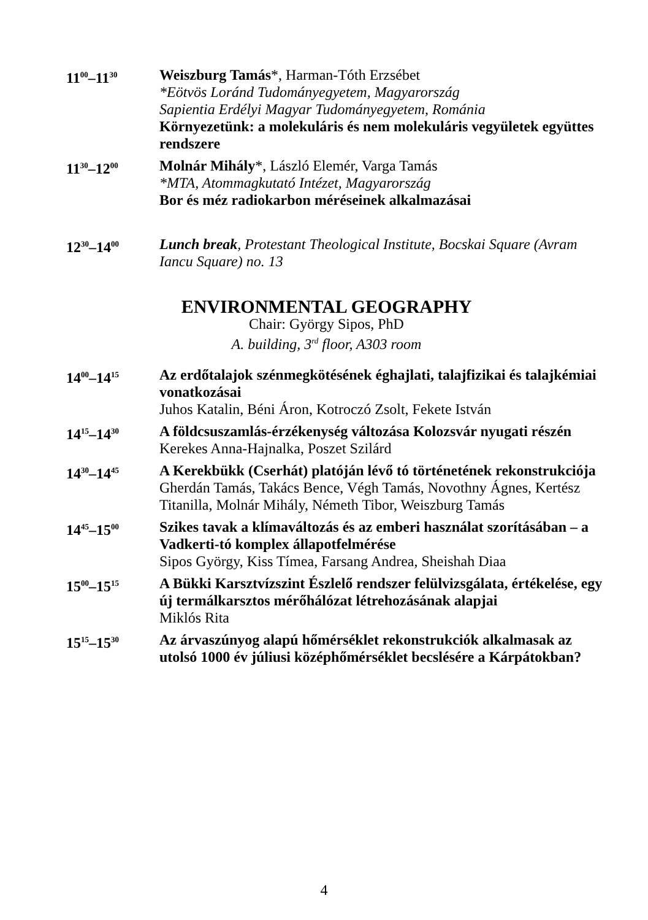11<sup>00</sup>–11<sup>30</sup>
Weiszburg Tamás*, Harman-Tóth Erzsébet
*Eötvös Loránd Tudományegyetem, Magyarország
Sapientia Erdélyi Magyar Tudományegyetem, Románia
Környezetünk: a molekuláris és nem molekuláris vegyületek együttes rendszere
11<sup>30</sup>–12<sup>00</sup>
Molnár Mihály*, László Elemér, Varga Tamás
*MTA, Atommagkutató Intézet, Magyarország
Bor és méz radiokarbon méréseinek alkalmazásai
12<sup>30</sup>–14<sup>00</sup>
Lunch break, Protestant Theological Institute, Bocskai Square (Avram Iancu Square) no. 13
ENVIRONMENTAL GEOGRAPHY
Chair: György Sipos, PhD
A. building, 3<sup>rd</sup> floor, A303 room
14<sup>00</sup>–14<sup>15</sup>
Az erdőtalajok szénmegkötésének éghajlati, talajfizikai és talajkémiai vonatkozásai
Juhos Katalin, Béni Áron, Kotroczó Zsolt, Fekete István
14<sup>15</sup>–14<sup>30</sup>
A földcsuszamlás-érzékenység változása Kolozsvár nyugati részén
Kerekes Anna-Hajnalka, Poszet Szilárd
14<sup>30</sup>–14<sup>45</sup>
A Kerekbükk (Cserhát) platóján lévő tó történetének rekonstrukciója
Gherdán Tamás, Takács Bence, Végh Tamás, Novothny Ágnes, Kertész Titanilla, Molnár Mihály, Németh Tibor, Weiszburg Tamás
14<sup>45</sup>–15<sup>00</sup>
Szikes tavak a klímaváltozás és az emberi használat szorításában – a Vadkerti-tó komplex állapotfelmérése
Sipos György, Kiss Tímea, Farsang Andrea, Sheishah Diaa
15<sup>00</sup>–15<sup>15</sup>
A Bükki Karsztvízszint Észlelő rendszer felülvizsgálata, értékelése, egy új termálkarsztos mérőhálózat létrehozásának alapjai
Miklós Rita
15<sup>15</sup>–15<sup>30</sup>
Az árvaszúnyog alapú hőmérséklet rekonstrukciók alkalmasak az utolsó 1000 év júliusi középhőmérséklet becslésére a Kárpátokban?
4